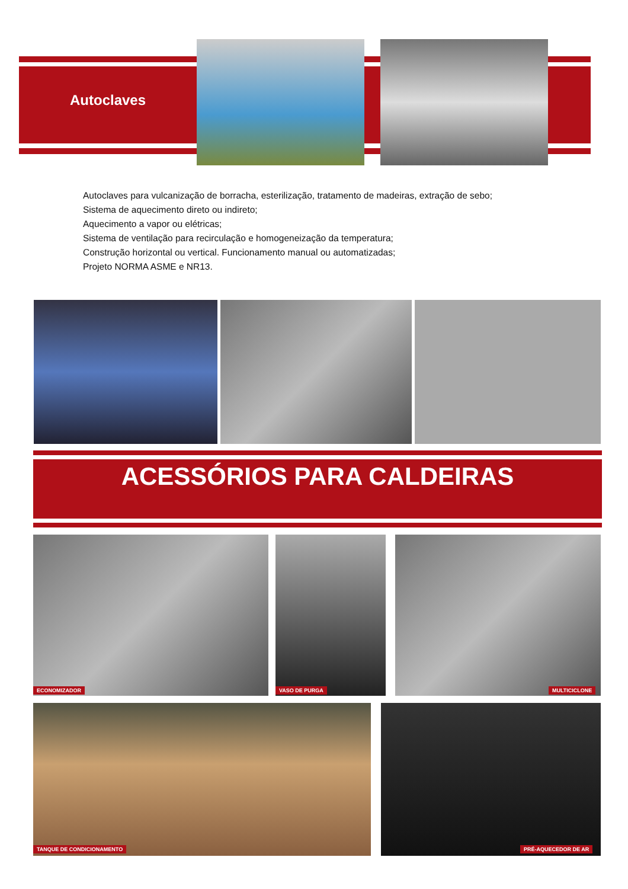Autoclaves
Autoclaves para vulcanização de borracha, esterilização, tratamento de madeiras, extração de sebo;
Sistema de aquecimento direto ou indireto;
Aquecimento a vapor ou elétricas;
Sistema de ventilação para recirculação e homogeneização da temperatura;
Construção horizontal ou vertical. Funcionamento manual ou automatizadas;
Projeto NORMA ASME e NR13.
ACESSÓRIOS PARA CALDEIRAS
ECONOMIZADOR VASO DE PURGA MULTICICLONE
TANQUE DE CONDICIONAMENTO PRÉ-AQUECEDOR DE AR